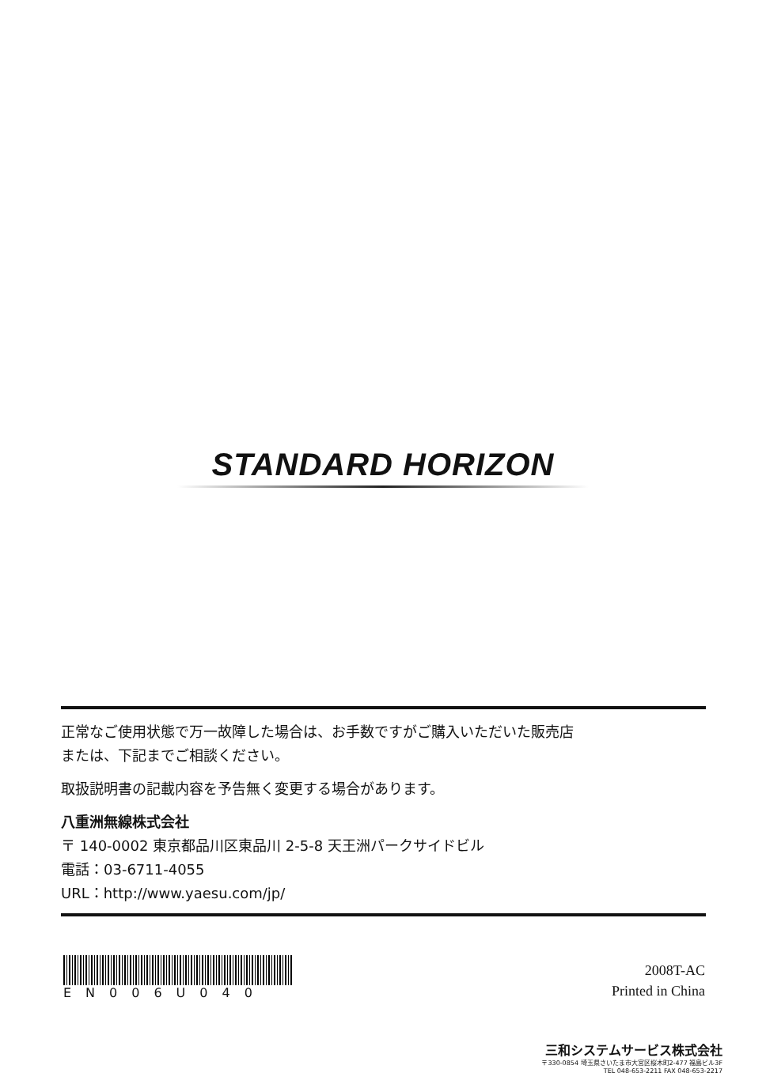STANDARD HORIZON
正常なご使用状態で万一故障した場合は、お手数ですがご購入いただいた販売店
または、下記までご相談ください。
取扱説明書の記載内容を予告無く変更する場合があります。
八重洲無線株式会社
〒 140-0002 東京都品川区東品川 2-5-8 天王洲パークサイドビル
電話：03-6711-4055
URL：http://www.yaesu.com/jp/
EN006U040
2008T-AC
Printed in China
三和システムサービス株式会社
〒330-0854 埼玉県さいたま市大宮区桜木町2-477 福島ビル3F
TEL 048-653-2211 FAX 048-653-2217